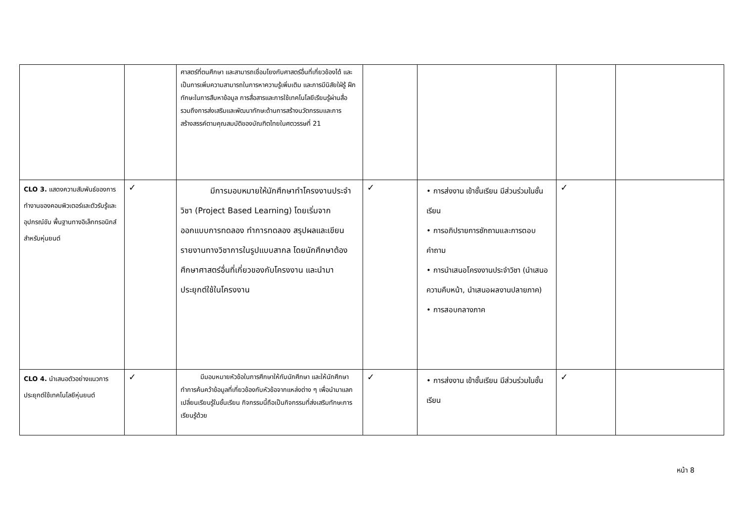| | | ศาสตร์ที่ตนศึกษา และสามารถเชื่อมโยงกับศาสตร์อื่นที่เกี่ยวข้องได้ และเป็นการเพิ่มความสามารถในการหาความรู้เพิ่มเติม และการมีนิสัยใฝ่รู้ ฝึกทักษะในการสืบหาข้อมูล การสื่อสารและการใช้เทคโนโลยีเรียนรู้ผ่านสื่อ รวมถึงการส่งเสริมและพัฒนาทักษะด้านการสร้างนวัตกรรมและการสร้างสรรค์ตามคุณสมบัติของบัณฑิตไทยในศตวรรษที่ 21 | | | | |
| CLO 3. แสดงความสัมพันธ์ของการทำงานของคอมพิวเตอร์และตัวรับรู้และอุปกรณ์ขับ พื้นฐานทางอิเล็กทรอนิกส์สำหรับหุ่นยนต์ | ✓ | มีการมอบหมายให้นักศึกษาทำโครงงานประจำวิชา (Project Based Learning) โดยเริ่มจากออกแบบการทดลอง ทำการทดลอง สรุปผลและเขียนรายงานทางวิชาการในรูปแบบสากล โดยนักศึกษาต้องศึกษาศาสตร์อื่นที่เกี่ยวของกับโครงงาน และนำมาประยุกต์ใช้ในโครงงาน | ✓ | • การส่งงาน เข้าชั้นเรียน มีส่วนร่วมในชั้นเรียน • การอภิปรายการซักถามและการตอบคำถาม • การนำเสนอโครงงานประจำวิชา (นำเสนอความคืบหน้า, นำเสนอผลงานปลายภาค) • การสอบกลางภาค | ✓ | |
| CLO 4. นำเสนอตัวอย่างแนวการประยุกต์ใช้เทคโนโลยีหุ่นยนต์ | ✓ | มีมอบหมายหัวข้อในการศึกษาให้กับนักศึกษา และให้นักศึกษาทำการค้นคว้าข้อมูลที่เกี่ยวข้องกับหัวข้อจากแหล่งต่าง ๆ เพื่อนำมาแลกเปลี่ยนเรียนรู้ในชั้นเรียน กิจกรรมนี้ถือเป็นกิจกรรมที่ส่งเสริมทักษะการเรียนรู้ด้วย | ✓ | • การส่งงาน เข้าชั้นเรียน มีส่วนร่วมในชั้นเรียน | ✓ | |
หน้า 8